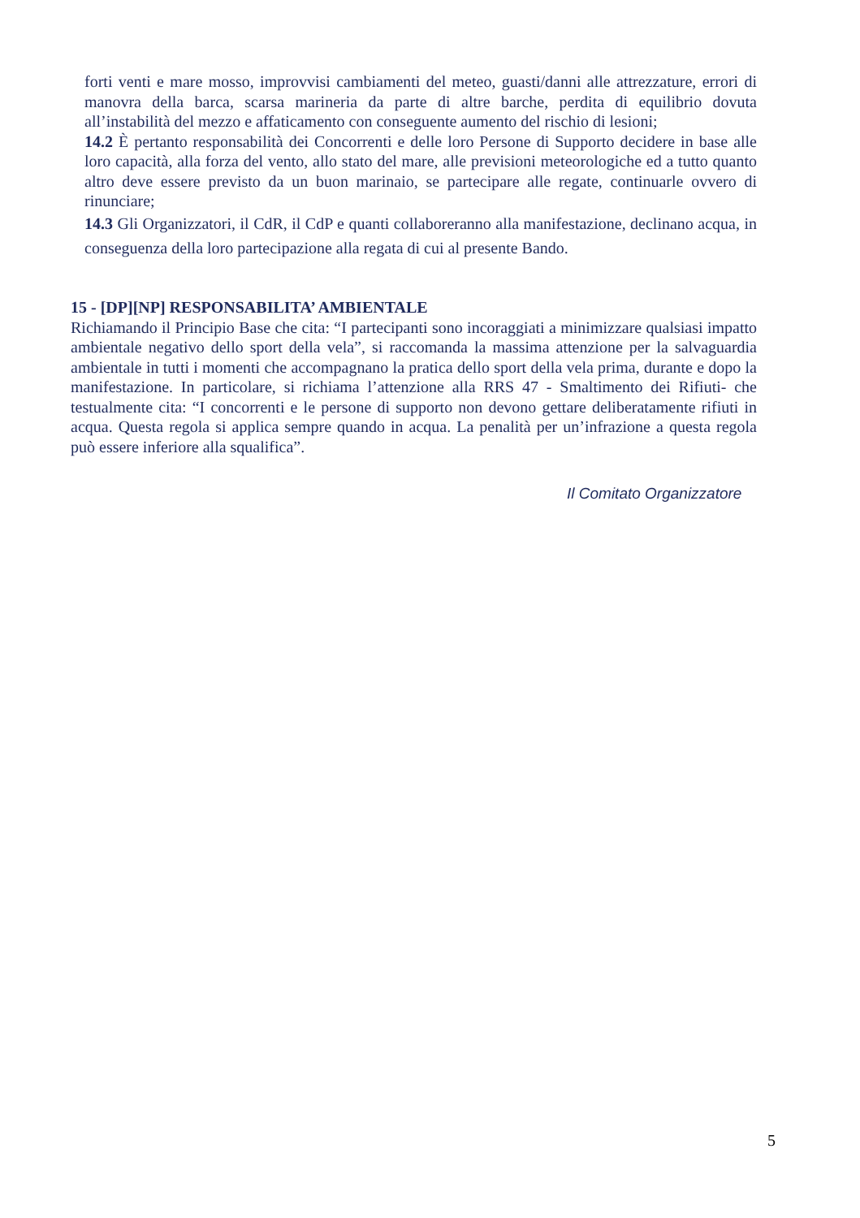forti venti e mare mosso, improvvisi cambiamenti del meteo, guasti/danni alle attrezzature, errori di manovra della barca, scarsa marineria da parte di altre barche, perdita di equilibrio dovuta all’instabilità del mezzo e affaticamento con conseguente aumento del rischio di lesioni;
14.2 È pertanto responsabilità dei Concorrenti e delle loro Persone di Supporto decidere in base alle loro capacità, alla forza del vento, allo stato del mare, alle previsioni meteorologiche ed a tutto quanto altro deve essere previsto da un buon marinaio, se partecipare alle regate, continuarle ovvero di rinunciare;
14.3 Gli Organizzatori, il CdR, il CdP e quanti collaboreranno alla manifestazione, declinano acqua, in conseguenza della loro partecipazione alla regata di cui al presente Bando.
15 - [DP][NP] RESPONSABILITA’ AMBIENTALE
Richiamando il Principio Base che cita: “I partecipanti sono incoraggiati a minimizzare qualsiasi impatto ambientale negativo dello sport della vela”, si raccomanda la massima attenzione per la salvaguardia ambientale in tutti i momenti che accompagnano la pratica dello sport della vela prima, durante e dopo la manifestazione. In particolare, si richiama l’attenzione alla RRS 47 - Smaltimento dei Rifiuti- che testualmente cita: “I concorrenti e le persone di supporto non devono gettare deliberatamente rifiuti in acqua. Questa regola si applica sempre quando in acqua. La penalità per un’infrazione a questa regola può essere inferiore alla squalifica”.
Il Comitato Organizzatore
5